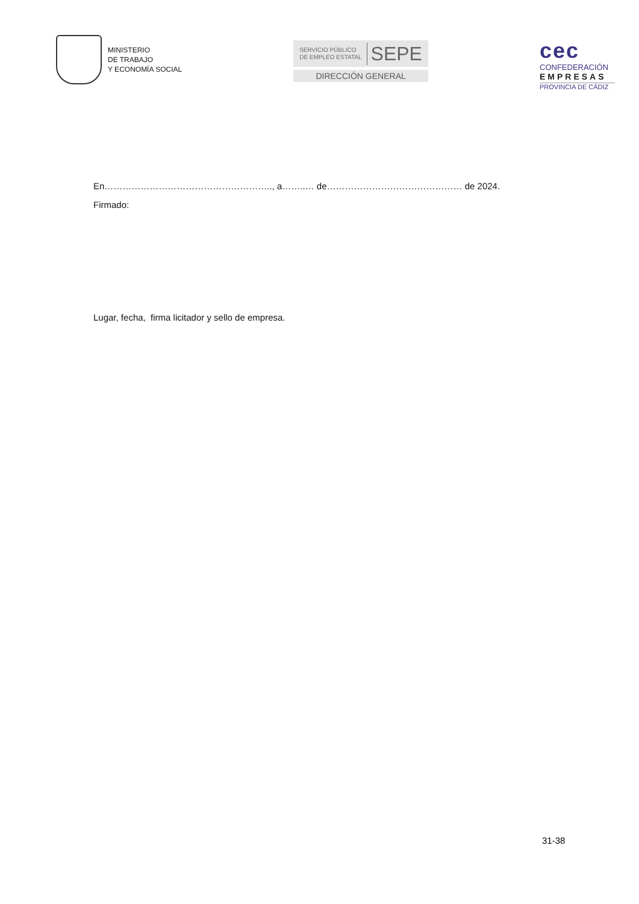MINISTERIO
DE TRABAJO
Y ECONOMÍA SOCIAL
SERVICIO PÚBLICO
DE EMPLEO ESTATAL
SEPE
DIRECCIÓN GENERAL
cec
CONFEDERACIÓN
EMPRESAS
PROVINCIA DE CÁDIZ
En……………………………………………….., a……..… de……………………………………… de 2024.
Firmado:
Lugar, fecha, firma licitador y sello de empresa.
31-38